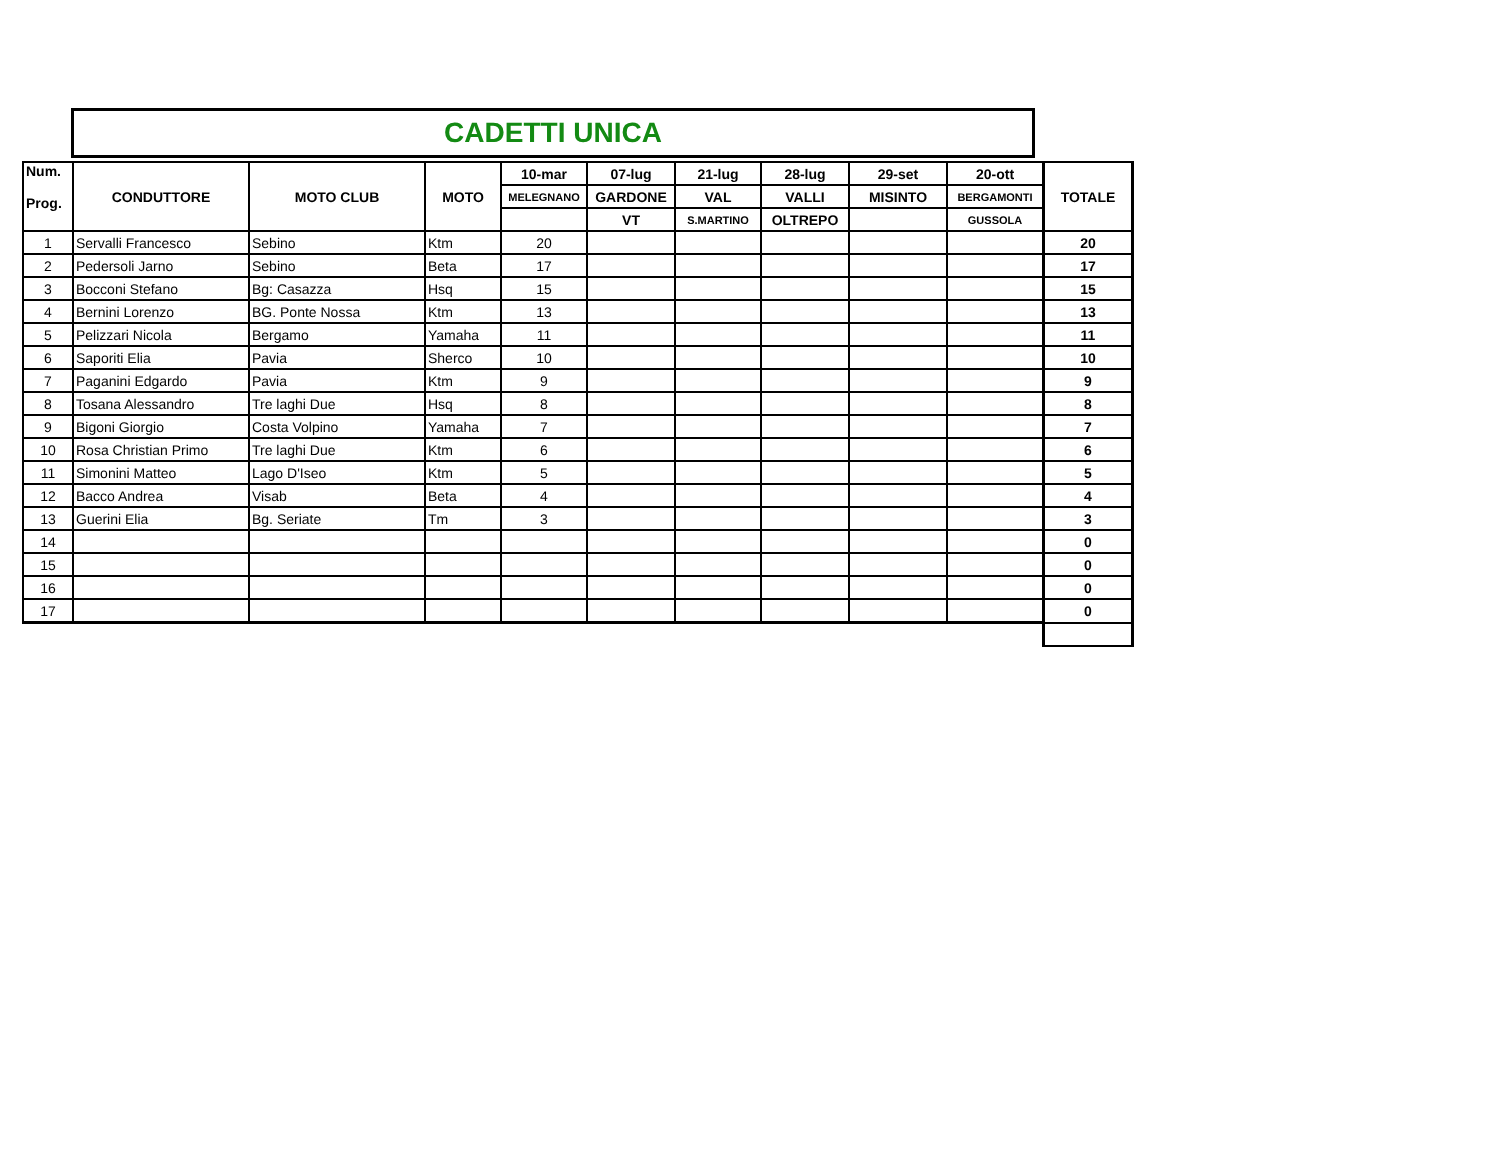CADETTI UNICA
| Num. Prog. | CONDUTTORE | MOTO CLUB | MOTO | 10-mar | 07-lug | 21-lug | 28-lug | 29-set | 20-ott | TOTALE |
| --- | --- | --- | --- | --- | --- | --- | --- | --- | --- | --- |
| | | | | MELEGNANO | GARDONE | VAL | VALLI | MISINTO | BERGAMONTI | |
| | | | | | VT | S.MARTINO | OLTREPO | | GUSSOLA | |
| 1 | Servalli Francesco | Sebino | Ktm | 20 | | | | | | 20 |
| 2 | Pedersoli Jarno | Sebino | Beta | 17 | | | | | | 17 |
| 3 | Bocconi Stefano | Bg: Casazza | Hsq | 15 | | | | | | 15 |
| 4 | Bernini Lorenzo | BG. Ponte Nossa | Ktm | 13 | | | | | | 13 |
| 5 | Pelizzari Nicola | Bergamo | Yamaha | 11 | | | | | | 11 |
| 6 | Saporiti Elia | Pavia | Sherco | 10 | | | | | | 10 |
| 7 | Paganini Edgardo | Pavia | Ktm | 9 | | | | | | 9 |
| 8 | Tosana Alessandro | Tre laghi Due | Hsq | 8 | | | | | | 8 |
| 9 | Bigoni Giorgio | Costa Volpino | Yamaha | 7 | | | | | | 7 |
| 10 | Rosa Christian Primo | Tre laghi Due | Ktm | 6 | | | | | | 6 |
| 11 | Simonini Matteo | Lago D'Iseo | Ktm | 5 | | | | | | 5 |
| 12 | Bacco Andrea | Visab | Beta | 4 | | | | | | 4 |
| 13 | Guerini Elia | Bg. Seriate | Tm | 3 | | | | | | 3 |
| 14 | | | | | | | | | | 0 |
| 15 | | | | | | | | | | 0 |
| 16 | | | | | | | | | | 0 |
| 17 | | | | | | | | | | 0 |